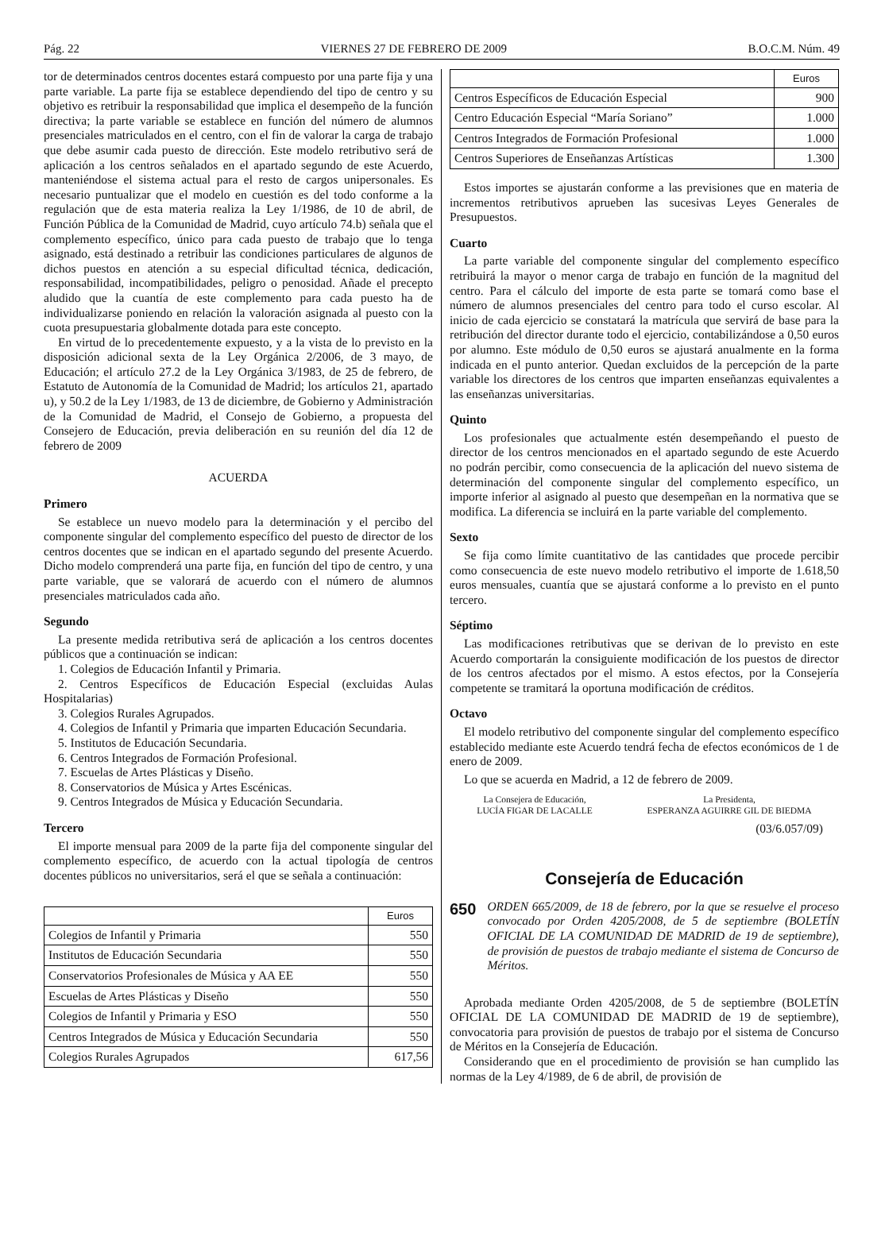Pág. 22 VIERNES 27 DE FEBRERO DE 2009 B.O.C.M. Núm. 49
tor de determinados centros docentes estará compuesto por una parte fija y una parte variable. La parte fija se establece dependiendo del tipo de centro y su objetivo es retribuir la responsabilidad que implica el desempeño de la función directiva; la parte variable se establece en función del número de alumnos presenciales matriculados en el centro, con el fin de valorar la carga de trabajo que debe asumir cada puesto de dirección. Este modelo retributivo será de aplicación a los centros señalados en el apartado segundo de este Acuerdo, manteniéndose el sistema actual para el resto de cargos unipersonales. Es necesario puntualizar que el modelo en cuestión es del todo conforme a la regulación que de esta materia realiza la Ley 1/1986, de 10 de abril, de Función Pública de la Comunidad de Madrid, cuyo artículo 74.b) señala que el complemento específico, único para cada puesto de trabajo que lo tenga asignado, está destinado a retribuir las condiciones particulares de algunos de dichos puestos en atención a su especial dificultad técnica, dedicación, responsabilidad, incompatibilidades, peligro o penosidad. Añade el precepto aludido que la cuantía de este complemento para cada puesto ha de individualizarse poniendo en relación la valoración asignada al puesto con la cuota presupuestaria globalmente dotada para este concepto.
En virtud de lo precedentemente expuesto, y a la vista de lo previsto en la disposición adicional sexta de la Ley Orgánica 2/2006, de 3 mayo, de Educación; el artículo 27.2 de la Ley Orgánica 3/1983, de 25 de febrero, de Estatuto de Autonomía de la Comunidad de Madrid; los artículos 21, apartado u), y 50.2 de la Ley 1/1983, de 13 de diciembre, de Gobierno y Administración de la Comunidad de Madrid, el Consejo de Gobierno, a propuesta del Consejero de Educación, previa deliberación en su reunión del día 12 de febrero de 2009
ACUERDA
Primero
Se establece un nuevo modelo para la determinación y el percibo del componente singular del complemento específico del puesto de director de los centros docentes que se indican en el apartado segundo del presente Acuerdo. Dicho modelo comprenderá una parte fija, en función del tipo de centro, y una parte variable, que se valorará de acuerdo con el número de alumnos presenciales matriculados cada año.
Segundo
La presente medida retributiva será de aplicación a los centros docentes públicos que a continuación se indican:
1. Colegios de Educación Infantil y Primaria.
2. Centros Específicos de Educación Especial (excluidas Aulas Hospitalarias)
3. Colegios Rurales Agrupados.
4. Colegios de Infantil y Primaria que imparten Educación Secundaria.
5. Institutos de Educación Secundaria.
6. Centros Integrados de Formación Profesional.
7. Escuelas de Artes Plásticas y Diseño.
8. Conservatorios de Música y Artes Escénicas.
9. Centros Integrados de Música y Educación Secundaria.
Tercero
El importe mensual para 2009 de la parte fija del componente singular del complemento específico, de acuerdo con la actual tipología de centros docentes públicos no universitarios, será el que se señala a continuación:
| | Euros |
| Colegios de Infantil y Primaria | 550 |
| Institutos de Educación Secundaria | 550 |
| Conservatorios Profesionales de Música y AA EE | 550 |
| Escuelas de Artes Plásticas y Diseño | 550 |
| Colegios de Infantil y Primaria y ESO | 550 |
| Centros Integrados de Música y Educación Secundaria | 550 |
| Colegios Rurales Agrupados | 617,56 |
| | Euros |
| Centros Específicos de Educación Especial | 900 |
| Centro Educación Especial “María Soriano” | 1.000 |
| Centros Integrados de Formación Profesional | 1.000 |
| Centros Superiores de Enseñanzas Artísticas | 1.300 |
Estos importes se ajustarán conforme a las previsiones que en materia de incrementos retributivos aprueben las sucesivas Leyes Generales de Presupuestos.
Cuarto
La parte variable del componente singular del complemento específico retribuirá la mayor o menor carga de trabajo en función de la magnitud del centro. Para el cálculo del importe de esta parte se tomará como base el número de alumnos presenciales del centro para todo el curso escolar. Al inicio de cada ejercicio se constatará la matrícula que servirá de base para la retribución del director durante todo el ejercicio, contabilizándose a 0,50 euros por alumno. Este módulo de 0,50 euros se ajustará anualmente en la forma indicada en el punto anterior. Quedan excluidos de la percepción de la parte variable los directores de los centros que imparten enseñanzas equivalentes a las enseñanzas universitarias.
Quinto
Los profesionales que actualmente estén desempeñando el puesto de director de los centros mencionados en el apartado segundo de este Acuerdo no podrán percibir, como consecuencia de la aplicación del nuevo sistema de determinación del componente singular del complemento específico, un importe inferior al asignado al puesto que desempeñan en la normativa que se modifica. La diferencia se incluirá en la parte variable del complemento.
Sexto
Se fija como límite cuantitativo de las cantidades que procede percibir como consecuencia de este nuevo modelo retributivo el importe de 1.618,50 euros mensuales, cuantía que se ajustará conforme a lo previsto en el punto tercero.
Séptimo
Las modificaciones retributivas que se derivan de lo previsto en este Acuerdo comportarán la consiguiente modificación de los puestos de director de los centros afectados por el mismo. A estos efectos, por la Consejería competente se tramitará la oportuna modificación de créditos.
Octavo
El modelo retributivo del componente singular del complemento específico establecido mediante este Acuerdo tendrá fecha de efectos económicos de 1 de enero de 2009.
Lo que se acuerda en Madrid, a 12 de febrero de 2009.
La Consejera de Educación,
LUCÍA FIGAR DE LACALLE
La Presidenta,
ESPERANZA AGUIRRE GIL DE BIEDMA
(03/6.057/09)
Consejería de Educación
650
ORDEN 665/2009, de 18 de febrero, por la que se resuelve el proceso convocado por Orden 4205/2008, de 5 de septiembre (BOLETÍN OFICIAL DE LA COMUNIDAD DE MADRID de 19 de septiembre), de provisión de puestos de trabajo mediante el sistema de Concurso de Méritos.
Aprobada mediante Orden 4205/2008, de 5 de septiembre (BOLETÍN OFICIAL DE LA COMUNIDAD DE MADRID de 19 de septiembre), convocatoria para provisión de puestos de trabajo por el sistema de Concurso de Méritos en la Consejería de Educación.
Considerando que en el procedimiento de provisión se han cumplido las normas de la Ley 4/1989, de 6 de abril, de provisión de